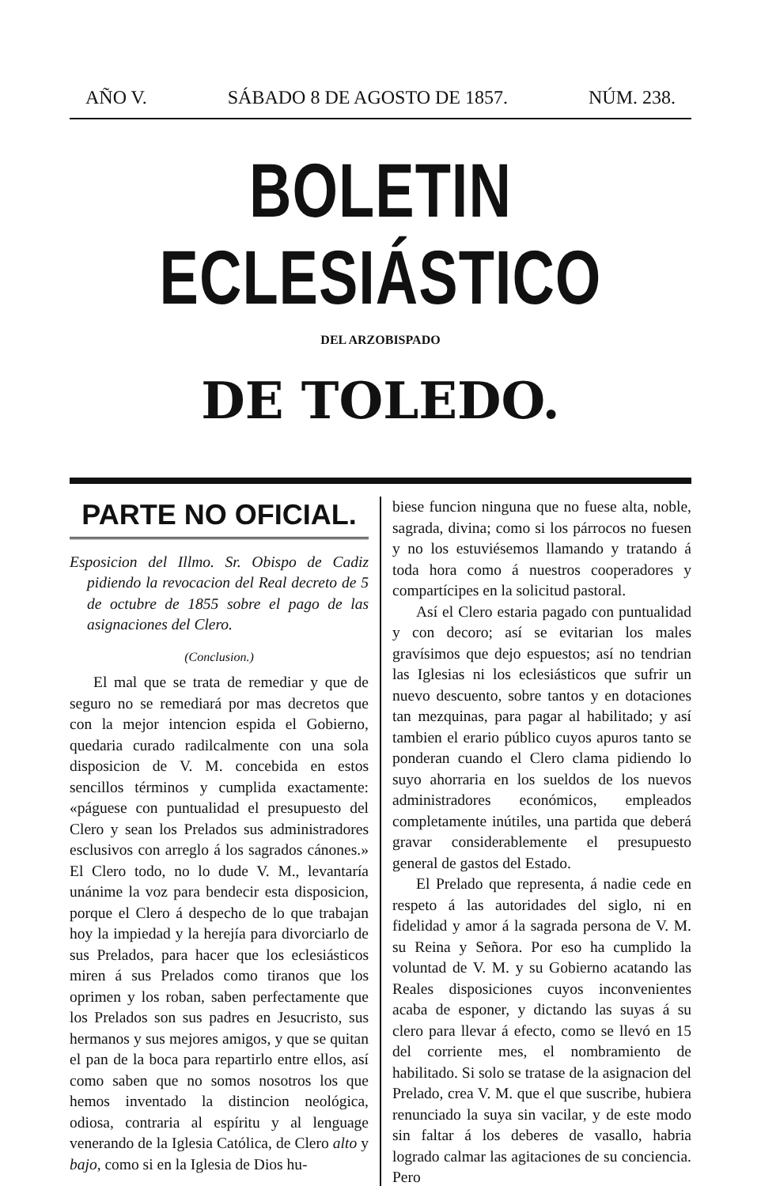AÑO V. SÁBADO 8 DE AGOSTO DE 1857. NÚM. 238.
BOLETIN ECLESIÁSTICO
DEL ARZOBISPADO
DE TOLEDO.
PARTE NO OFICIAL.
Esposicion del Illmo. Sr. Obispo de Cadiz pidiendo la revocacion del Real decreto de 5 de octubre de 1855 sobre el pago de las asignaciones del Clero.
(Conclusion.)
El mal que se trata de remediar y que de seguro no se remediará por mas decretos que con la mejor intencion espida el Gobierno, quedaria curado radilcalmente con una sola disposicion de V. M. concebida en estos sencillos términos y cumplida exactamente: «páguese con puntualidad el presupuesto del Clero y sean los Prelados sus administradores esclusivos con arreglo á los sagrados cánones.» El Clero todo, no lo dude V. M., levantaría unánime la voz para bendecir esta disposicion, porque el Clero á despecho de lo que trabajan hoy la impiedad y la herejía para divorciarlo de sus Prelados, para hacer que los eclesiásticos miren á sus Prelados como tiranos que los oprimen y los roban, saben perfectamente que los Prelados son sus padres en Jesucristo, sus hermanos y sus mejores amigos, y que se quitan el pan de la boca para repartirlo entre ellos, así como saben que no somos nosotros los que hemos inventado la distincion neológica, odiosa, contraria al espíritu y al lenguage venerando de la Iglesia Católica, de Clero alto y bajo, como si en la Iglesia de Dios hu-
biese funcion ninguna que no fuese alta, noble, sagrada, divina; como si los párrocos no fuesen y no los estuviésemos llamando y tratando á toda hora como á nuestros cooperadores y compartícipes en la solicitud pastoral.
Así el Clero estaria pagado con puntualidad y con decoro; así se evitarian los males gravísimos que dejo espuestos; así no tendrian las Iglesias ni los eclesiásticos que sufrir un nuevo descuento, sobre tantos y en dotaciones tan mezquinas, para pagar al habilitado; y así tambien el erario público cuyos apuros tanto se ponderan cuando el Clero clama pidiendo lo suyo ahorraria en los sueldos de los nuevos administradores económicos, empleados completamente inútiles, una partida que deberá gravar considerablemente el presupuesto general de gastos del Estado.
El Prelado que representa, á nadie cede en respeto á las autoridades del siglo, ni en fidelidad y amor á la sagrada persona de V. M. su Reina y Señora. Por eso ha cumplido la voluntad de V. M. y su Gobierno acatando las Reales disposiciones cuyos inconvenientes acaba de esponer, y dictando las suyas á su clero para llevar á efecto, como se llevó en 15 del corriente mes, el nombramiento de habilitado. Si solo se tratase de la asignacion del Prelado, crea V. M. que el que suscribe, hubiera renunciado la suya sin vacilar, y de este modo sin faltar á los deberes de vasallo, habria logrado calmar las agitaciones de su conciencia. Pero